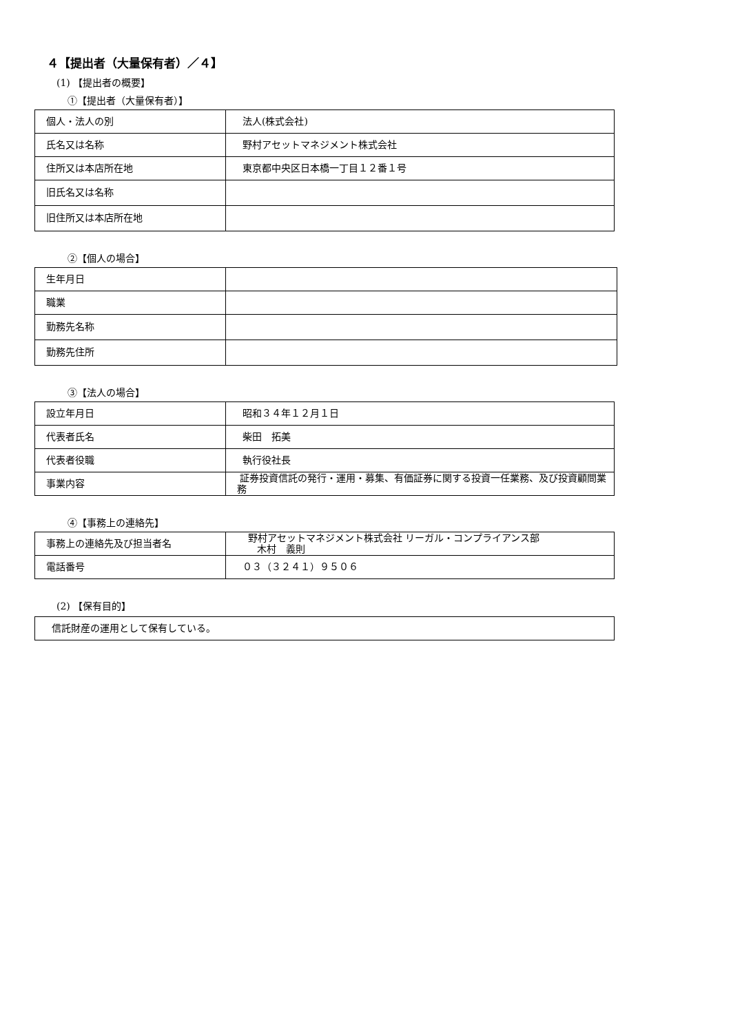４【提出者（大量保有者）／４】
(1) 【提出者の概要】
①【提出者（大量保有者）】
| 個人・法人の別 | 法人(株式会社) |
| 氏名又は名称 | 野村アセットマネジメント株式会社 |
| 住所又は本店所在地 | 東京都中央区日本橋一丁目１２番１号 |
| 旧氏名又は名称 | |
| 旧住所又は本店所在地 | |
②【個人の場合】
| 生年月日 | |
| 職業 | |
| 勤務先名称 | |
| 勤務先住所 | |
③【法人の場合】
| 設立年月日 | 昭和３４年１２月１日 |
| 代表者氏名 | 柴田 拓美 |
| 代表者役職 | 執行役社長 |
| 事業内容 | 証券投資信託の発行・運用・募集、有価証券に関する投資一任業務、及び投資顧問業務 |
④【事務上の連絡先】
| 事務上の連絡先及び担当者名 | 野村アセットマネジメント株式会社 リーガル・コンプライアンス部 木村 義則 |
| 電話番号 | ０３（３２４１）９５０６ |
(2) 【保有目的】
| 信託財産の運用として保有している。 |